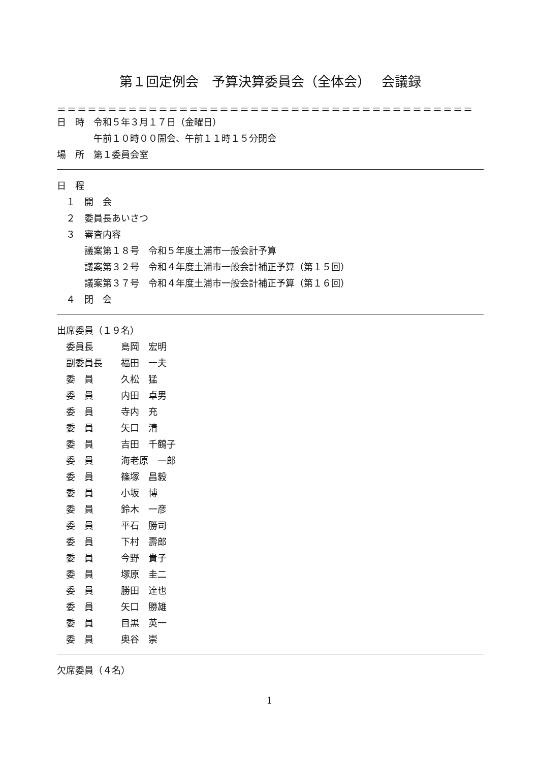第１回定例会　予算決算委員会（全体会）　 会議録
＝＝＝＝＝＝＝＝＝＝＝＝＝＝＝＝＝＝＝＝＝＝＝＝＝＝＝＝＝＝＝＝＝＝＝＝＝＝＝＝＝
日　時　令和５年３月１７日（金曜日）
　　　　午前１０時００開会、午前１１時１５分閉会
場　所　第１委員会室
日　程
　１　開　会
　２　委員長あいさつ
　３　審査内容
　　　議案第１８号　令和５年度土浦市一般会計予算
　　　議案第３２号　令和４年度土浦市一般会計補正予算（第１５回）
　　　議案第３７号　令和４年度土浦市一般会計補正予算（第１６回）
　４　閉　会
出席委員（１９名）
　委員長　　　島岡　宏明
　副委員長　　福田　一夫
　委　員　　　久松　猛
　委　員　　　内田　卓男
　委　員　　　寺内　充
　委　員　　　矢口　清
　委　員　　　吉田　千鶴子
　委　員　　　海老原　一郎
　委　員　　　篠塚　昌毅
　委　員　　　小坂　博
　委　員　　　鈴木　一彦
　委　員　　　平石　勝司
　委　員　　　下村　壽郎
　委　員　　　今野　貴子
　委　員　　　塚原　圭二
　委　員　　　勝田　達也
　委　員　　　矢口　勝雄
　委　員　　　目黒　英一
　委　員　　　奥谷　崇
欠席委員（４名）
1